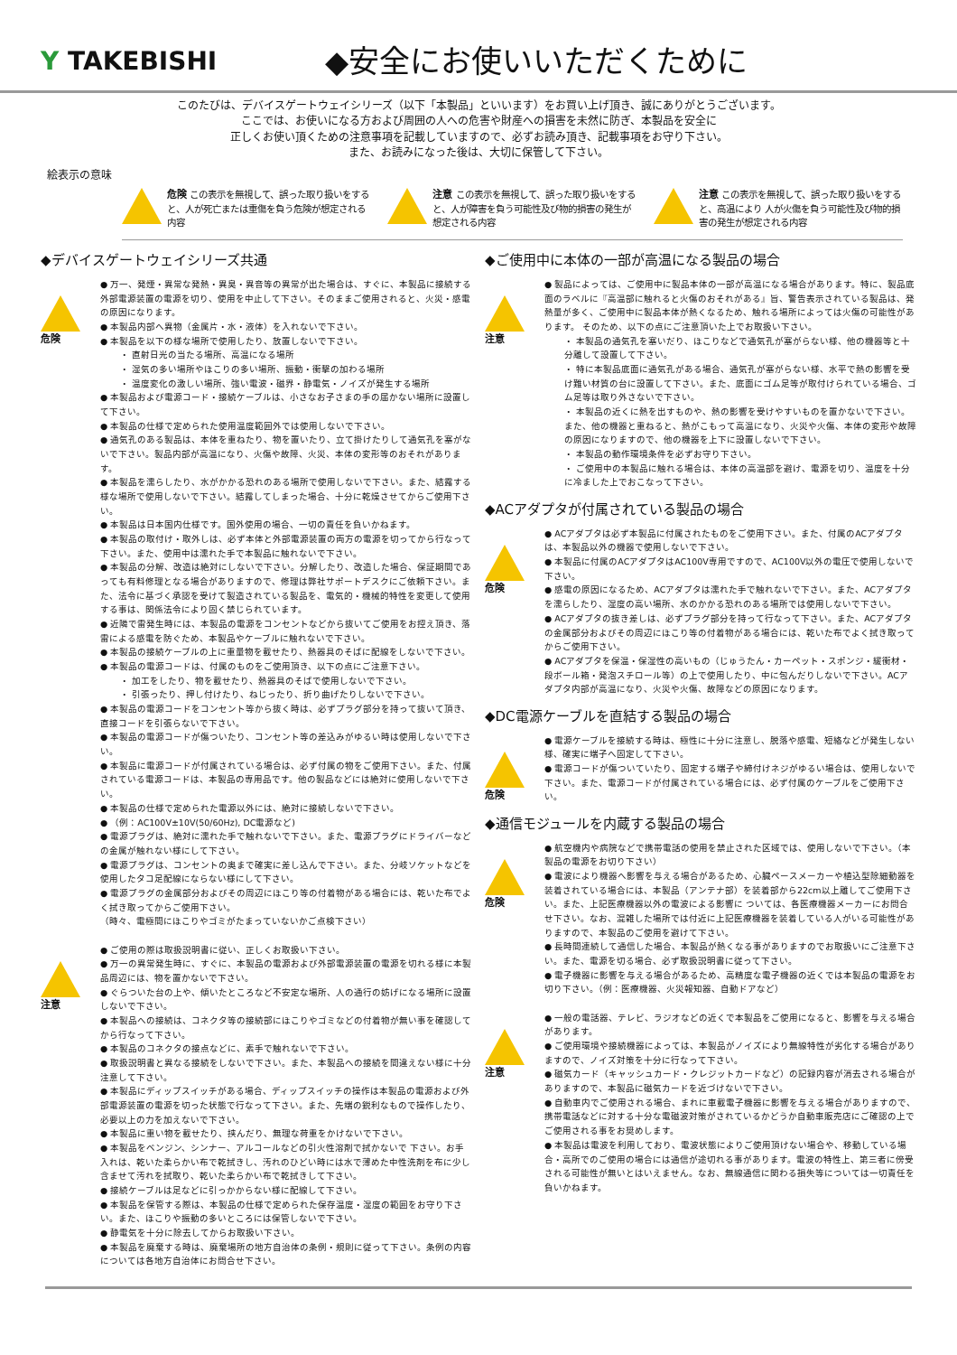Y TAKEBISHI
◆安全にお使いいただくために
このたびは、デバイスゲートウェイシリーズ（以下「本製品」といいます）をお買い上げ頂き、誠にありがとうございます。
ここでは、お使いになる方および周囲の人への危害や財産への損害を未然に防ぎ、本製品を安全に
正しくお使い頂くための注意事項を記載していますので、必ずお読み頂き、記載事項をお守り下さい。
また、お読みになった後は、大切に保管して下さい。
絵表示の意味
危険 この表示を無視して、誤った取り扱いをすると、人が死亡または重傷を負う危険が想定される内容
注意 この表示を無視して、誤った取り扱いをすると、人が障害を負う可能性及び物的損害の発生が想定される内容
注意 この表示を無視して、誤った取り扱いをすると、高温により 人が火傷を負う可能性及び物的損害の発生が想定される内容
◆デバイスゲートウェイシリーズ共通
危険
● 万一、発煙・異常な発熱・異臭・異音等の異常が出た場合は、すぐに、本製品に接続する外部電源装置の電源を切り、使用を中止して下さい。そのままご使用されると、火災・感電の原因になります。
● 本製品内部へ異物（金属片・水・液体）を入れないで下さい。
● 本製品を以下の様な場所で使用したり、放置しないで下さい。
・ 直射日光の当たる場所、高温になる場所
・ 湿気の多い場所やほこりの多い場所、振動・衝撃の加わる場所
・ 温度変化の激しい場所、強い電波・磁界・静電気・ノイズが発生する場所
● 本製品および電源コード・接続ケーブルは、小さなお子さまの手の届かない場所に設置して下さい。
● 本製品の仕様で定められた使用温度範囲外では使用しないで下さい。
● 通気孔のある製品は、本体を重ねたり、物を置いたり、立て掛けたりして通気孔を塞がないで下さい。製品内部が高温になり、火傷や故障、火災、本体の変形等のおそれがあります。
● 本製品を濡らしたり、水がかかる恐れのある場所で使用しないで下さい。また、結露する様な場所で使用しないで下さい。結露してしまった場合、十分に乾燥させてからご使用下さい。
● 本製品は日本国内仕様です。国外使用の場合、一切の責任を負いかねます。
● 本製品の取付け・取外しは、必ず本体と外部電源装置の両方の電源を切ってから行なって下さい。また、使用中は濡れた手で本製品に触れないで下さい。
● 本製品の分解、改造は絶対にしないで下さい。分解したり、改造した場合、保証期間であっても有料修理となる場合がありますので、修理は弊社サポートデスクにご依頼下さい。また、法令に基づく承認を受けて製造されている製品を、電気的・機械的特性を変更して使用する事は、関係法令により固く禁じられています。
● 近隣で雷発生時には、本製品の電源をコンセントなどから抜いてご使用をお控え頂き、落雷による感電を防ぐため、本製品やケーブルに触れないで下さい。
● 本製品の接続ケーブルの上に重量物を載せたり、熱器具のそばに配線をしないで下さい。
● 本製品の電源コードは、付属のものをご使用頂き、以下の点にご注意下さい。
・ 加工をしたり、物を載せたり、熱器具のそばで使用しないで下さい。
・ 引張ったり、押し付けたり、ねじったり、折り曲げたりしないで下さい。
● 本製品の電源コードをコンセント等から抜く時は、必ずプラグ部分を持って抜いて頂き、直接コードを引張らないで下さい。
● 本製品の電源コードが傷ついたり、コンセント等の差込みがゆるい時は使用しないで下さい。
● 本製品に電源コードが付属されている場合は、必ず付属の物をご使用下さい。また、付属されている電源コードは、本製品の専用品です。他の製品などには絶対に使用しないで下さい。
● 本製品の仕様で定められた電源以外には、絶対に接続しないで下さい。
● （例：AC100V±10V(50/60Hz), DC電源など)
● 電源プラグは、絶対に濡れた手で触れないで下さい。また、電源プラグにドライバーなどの金属が触れない様にして下さい。
● 電源プラグは、コンセントの奥まで確実に差し込んで下さい。また、分岐ソケットなどを使用したタコ足配線にならない様にして下さい。
● 電源プラグの金属部分およびその周辺にほこり等の付着物がある場合には、乾いた布でよく拭き取ってからご使用下さい。
（時々、電極間にほこりやゴミがたまっていないかご点検下さい）
注意
● ご使用の際は取扱説明書に従い、正しくお取扱い下さい。
● 万一の異常発生時に、すぐに、本製品の電源および外部電源装置の電源を切れる様に本製品周辺には、物を置かないで下さい。
● ぐらついた台の上や、傾いたところなど不安定な場所、人の通行の妨げになる場所に設置しないで下さい。
● 本製品への接続は、コネクタ等の接続部にほこりやゴミなどの付着物が無い事を確認してから行なって下さい。
● 本製品のコネクタの接点などに、素手で触れないで下さい。
● 取扱説明書と異なる接続をしないで下さい。また、本製品への接続を間違えない様に十分注意して下さい。
● 本製品にディップスイッチがある場合、ディップスイッチの操作は本製品の電源および外部電源装置の電源を切った状態で行なって下さい。また、先端の鋭利なもので操作したり、必要以上の力を加えないで下さい。
● 本製品に重い物を載せたり、挟んだり、無理な荷重をかけないで下さい。
● 本製品をベンジン、シンナー、アルコールなどの引火性溶剤で拭かないで 下さい。お手入れは、乾いた柔らかい布で乾拭きし、汚れのひどい時には水で薄めた中性洗剤を布に少し含ませて汚れを拭取り、乾いた柔らかい布で乾拭きして下さい。
● 接続ケーブルは足などに引っかからない様に配線して下さい。
● 本製品を保管する際は、本製品の仕様で定められた保存温度・湿度の範囲をお守り下さい。また、ほこりや振動の多いところには保管しないで下さい。
● 静電気を十分に除去してからお取扱い下さい。
● 本製品を廃棄する時は、廃棄場所の地方自治体の条例・規則に従って下さい。条例の内容については各地方自治体にお問合せ下さい。
◆ご使用中に本体の一部が高温になる製品の場合
注意
● 製品によっては、ご使用中に製品本体の一部が高温になる場合があります。特に、製品底面のラベルに『高温部に触れると火傷のおそれがある』旨、警告表示されている製品は、発熱量が多く、ご使用中に製品本体が熱くなるため、触れる場所によっては火傷の可能性があります。 そのため、以下の点にご注意頂いた上でお取扱い下さい。
・ 本製品の通気孔を塞いだり、ほこりなどで通気孔が塞がらない様、他の機器等と十 分離して設置して下さい。
・ 特に本製品底面に通気孔がある場合、通気孔が塞がらない様、水平で熱の影響を受け難い材質の台に設置して下さい。また、底面にゴム足等が取付けられている場合、ゴム足等は取り外さないで下さい。
・ 本製品の近くに熱を出すものや、熱の影響を受けやすいものを置かないで下さい。また、他の機器と重ねると、熱がこもって高温になり、火災や火傷、本体の変形や故障の原因になりますので、他の機器を上下に設置しないで下さい。
・ 本製品の動作環境条件を必ずお守り下さい。
・ ご使用中の本製品に触れる場合は、本体の高温部を避け、電源を切り、温度を十分に冷ました上でおこなって下さい。
◆ACアダプタが付属されている製品の場合
危険
● ACアダプタは必ず本製品に付属されたものをご使用下さい。また、付属のACアダプタは、本製品以外の機器で使用しないで下さい。
● 本製品に付属のACアダプタはAC100V専用ですので、AC100V以外の電圧で使用しないで下さい。
● 感電の原因になるため、ACアダプタは濡れた手で触れないで下さい。また、ACアダプタを濡らしたり、湿度の高い場所、水のかかる恐れのある場所では使用しないで下さい。
● ACアダプタの抜き差しは、必ずプラグ部分を持って行なって下さい。また、ACアダプタの金属部分およびその周辺にほこり等の付着物がある場合には、乾いた布でよく拭き取ってからご使用下さい。
● ACアダプタを保温・保湿性の高いもの（じゅうたん・カーペット・スポンジ・緩衝材・段ボール箱・発泡スチロール等）の上で使用したり、中に包んだりしないで下さい。ACアダプタ内部が高温になり、火災や火傷、故障などの原因になります。
◆DC電源ケーブルを直結する製品の場合
危険
● 電源ケーブルを接続する時は、極性に十分に注意し、脱落や感電、短絡などが発生しない様、確実に端子へ固定して下さい。
● 電源コードが傷ついていたり、固定する端子や締付けネジがゆるい場合は、使用しないで下さい。また、電源コードが付属されている場合には、必ず付属のケーブルをご使用下さい。
◆通信モジュールを内蔵する製品の場合
危険
● 航空機内や病院などで携帯電話の使用を禁止された区域では、使用しないで下さい。（本製品の電源をお切り下さい）
● 電波により機器へ影響を与える場合があるため、心臓ペースメーカーや植込型除細動器を装着されている場合には、本製品（アンテナ部）を装着部から22cm以上離してご使用下さい。また、上記医療機器以外の電波による影響に ついては、各医療機器メーカーにお問合せ下さい。なお、混雑した場所では付近に上記医療機器を装着している人がいる可能性がありますので、本製品のご使用を避けて下さい。
● 長時間連続して通信した場合、本製品が熱くなる事がありますのでお取扱いにご注意下さい。また、電源を切る場合、必ず取扱説明書に従って下さい。
● 電子機器に影響を与える場合があるため、高精度な電子機器の近くでは本製品の電源をお切り下さい。（例：医療機器、火災報知器、自動ドアなど）
注意
● 一般の電話器、テレビ、ラジオなどの近くで本製品をご使用になると、影響を与える場合があります。
● ご使用環境や接続機器によっては、本製品がノイズにより無線特性が劣化する場合がありますので、ノイズ対策を十分に行なって下さい。
● 磁気カード（キャッシュカード・クレジットカードなど）の記録内容が消去される場合がありますので、本製品に磁気カードを近づけないで下さい。
● 自動車内でご使用される場合、まれに車載電子機器に影響を与える場合がありますので、携帯電話などに対する十分な電磁波対策がされているかどうか自動車販売店にご確認の上でご使用される事をお奨めします。
● 本製品は電波を利用しており、電波状態によりご使用頂けない場合や、移動している場合・高所でのご使用の場合には通信が途切れる事があります。電波の特性上、第三者に傍受される可能性が無いとはいえません。なお、無線通信に関わる損失等については一切責任を負いかねます。